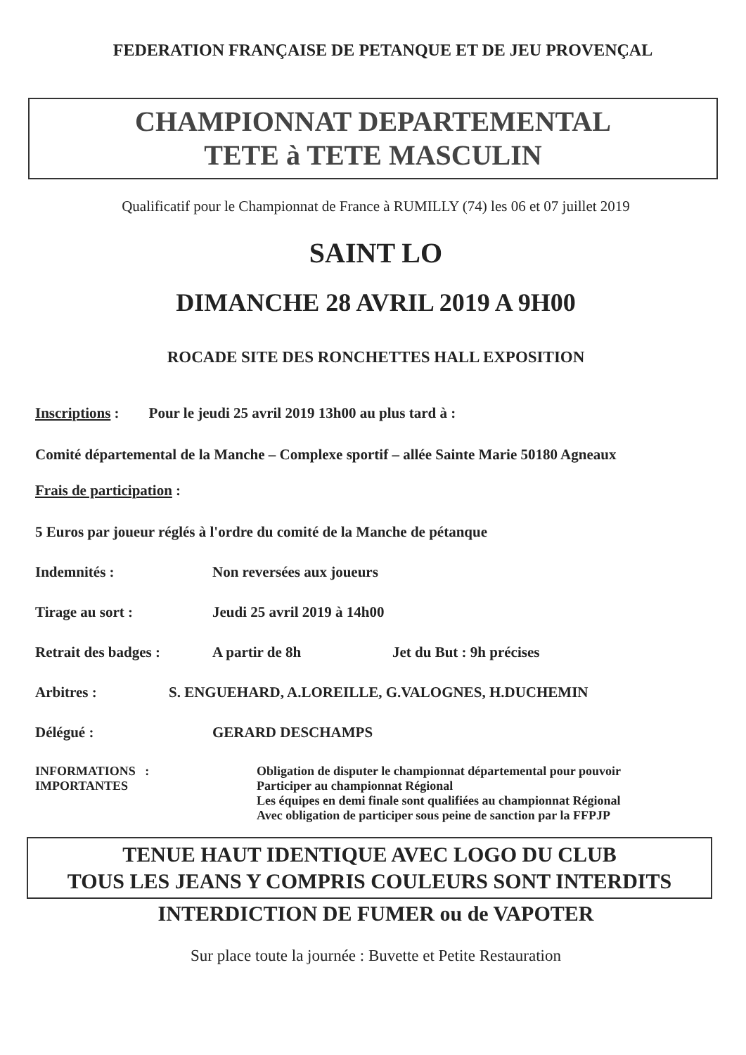FEDERATION FRANÇAISE DE PETANQUE ET DE JEU PROVENÇAL
CHAMPIONNAT DEPARTEMENTAL
TETE à TETE MASCULIN
Qualificatif pour le Championnat de France à RUMILLY (74) les 06 et 07 juillet 2019
SAINT LO
DIMANCHE 28 AVRIL 2019 A 9H00
ROCADE SITE DES RONCHETTES HALL EXPOSITION
Inscriptions : Pour le jeudi 25 avril 2019 13h00 au plus tard à :
Comité départemental de la Manche – Complexe sportif – allée Sainte Marie 50180 Agneaux
Frais de participation :
5 Euros par joueur réglés à l'ordre du comité de la Manche de pétanque
Indemnités : Non reversées aux joueurs
Tirage au sort : Jeudi 25 avril 2019 à 14h00
Retrait des badges : A partir de 8h Jet du But : 9h précises
Arbitres : S. ENGUEHARD, A.LOREILLE, G.VALOGNES, H.DUCHEMIN
Délégué : GERARD DESCHAMPS
INFORMATIONS :
IMPORTANTES
Obligation de disputer le championnat départemental pour pouvoir
Participer au championnat Régional
Les équipes en demi finale sont qualifiées au championnat Régional
Avec obligation de participer sous peine de sanction par la FFPJP
TENUE HAUT IDENTIQUE AVEC LOGO DU CLUB
TOUS LES JEANS Y COMPRIS COULEURS SONT INTERDITS
INTERDICTION DE FUMER ou de VAPOTER
Sur place toute la journée : Buvette et Petite Restauration